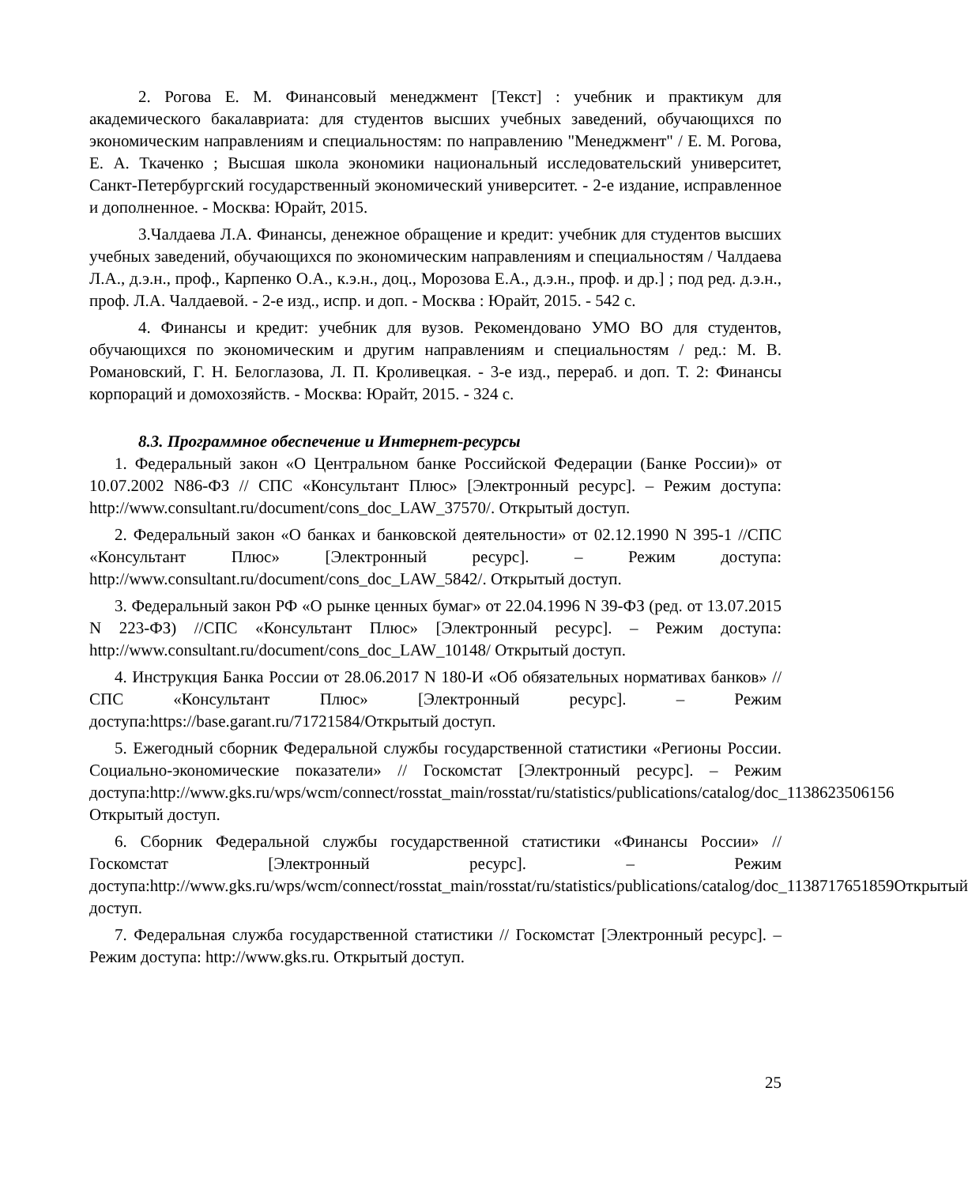2. Рогова Е. М. Финансовый менеджмент [Текст] : учебник и практикум для академического бакалавриата: для студентов высших учебных заведений, обучающихся по экономическим направлениям и специальностям: по направлению "Менеджмент" / Е. М. Рогова, Е. А. Ткаченко ; Высшая школа экономики национальный исследовательский университет, Санкт-Петербургский государственный экономический университет. - 2-е издание, исправленное и дополненное. - Москва: Юрайт, 2015.
3.Чалдаева Л.А. Финансы, денежное обращение и кредит: учебник для студентов высших учебных заведений, обучающихся по экономическим направлениям и специальностям / Чалдаева Л.А., д.э.н., проф., Карпенко О.А., к.э.н., доц., Морозова Е.А., д.э.н., проф. и др.] ; под ред. д.э.н., проф. Л.А. Чалдаевой. - 2-е изд., испр. и доп. - Москва : Юрайт, 2015. - 542 с.
4. Финансы и кредит: учебник для вузов. Рекомендовано УМО ВО для студентов, обучающихся по экономическим и другим направлениям и специальностям / ред.: М. В. Романовский, Г. Н. Белоглазова, Л. П. Кроливецкая. - 3-е изд., перераб. и доп. Т. 2: Финансы корпораций и домохозяйств. - Москва: Юрайт, 2015. - 324 с.
8.3. Программное обеспечение и Интернет-ресурсы
1. Федеральный закон «О Центральном банке Российской Федерации (Банке России)» от 10.07.2002 N86-ФЗ // СПС «Консультант Плюс» [Электронный ресурс]. – Режим доступа: http://www.consultant.ru/document/cons_doc_LAW_37570/. Открытый доступ.
2. Федеральный закон «О банках и банковской деятельности» от 02.12.1990 N 395-1 //СПС «Консультант Плюс» [Электронный ресурс]. – Режим доступа: http://www.consultant.ru/document/cons_doc_LAW_5842/. Открытый доступ.
3. Федеральный закон РФ «О рынке ценных бумаг» от 22.04.1996 N 39-ФЗ (ред. от 13.07.2015 N 223-ФЗ) //СПС «Консультант Плюс» [Электронный ресурс]. – Режим доступа: http://www.consultant.ru/document/cons_doc_LAW_10148/ Открытый доступ.
4. Инструкция Банка России от 28.06.2017 N 180-И «Об обязательных нормативах банков» // СПС «Консультант Плюс» [Электронный ресурс]. – Режим доступа:https://base.garant.ru/71721584/Открытый доступ.
5. Ежегодный сборник Федеральной службы государственной статистики «Регионы России. Социально-экономические показатели» // Госкомстат [Электронный ресурс]. – Режим доступа:http://www.gks.ru/wps/wcm/connect/rosstat_main/rosstat/ru/statistics/publications/catalog/doc_1138623506156 Открытый доступ.
6. Сборник Федеральной службы государственной статистики «Финансы России» // Госкомстат [Электронный ресурс]. – Режим доступа:http://www.gks.ru/wps/wcm/connect/rosstat_main/rosstat/ru/statistics/publications/catalog/doc_1138717651859Открытый доступ.
7. Федеральная служба государственной статистики // Госкомстат [Электронный ресурс]. – Режим доступа: http://www.gks.ru. Открытый доступ.
25